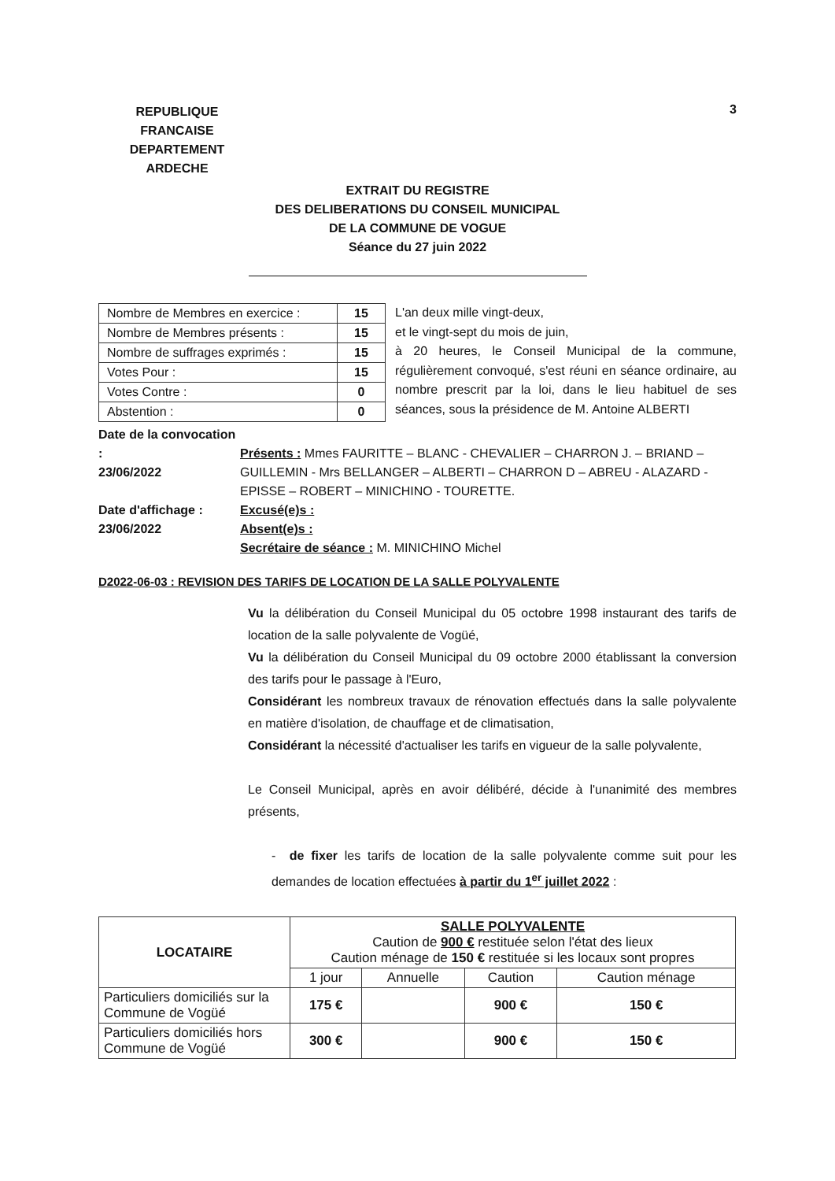REPUBLIQUE FRANCAISE
DEPARTEMENT
ARDECHE
3
EXTRAIT DU REGISTRE
DES DELIBERATIONS DU CONSEIL MUNICIPAL
DE LA COMMUNE DE VOGUE
Séance du 27 juin 2022
| Nombre de Membres en exercice : | 15 |
| Nombre de Membres présents : | 15 |
| Nombre de suffrages exprimés : | 15 |
| Votes Pour : | 15 |
| Votes Contre : | 0 |
| Abstention : | 0 |
L'an deux mille vingt-deux,
et le vingt-sept du mois de juin,
à 20 heures, le Conseil Municipal de la commune, régulièrement convoqué, s'est réuni en séance ordinaire, au nombre prescrit par la loi, dans le lieu habituel de ses séances, sous la présidence de M. Antoine ALBERTI
Date de la convocation :
23/06/2022
Présents : Mmes FAURITTE – BLANC - CHEVALIER – CHARRON J. – BRIAND – GUILLEMIN - Mrs BELLANGER – ALBERTI – CHARRON D – ABREU - ALAZARD - EPISSE – ROBERT – MINICHINO - TOURETTE.
Date d'affichage :
23/06/2022
Excusé(e)s :
Absent(e)s :
Secrétaire de séance : M. MINICHINO Michel
D2022-06-03 : REVISION DES TARIFS DE LOCATION DE LA SALLE POLYVALENTE
Vu la délibération du Conseil Municipal du 05 octobre 1998 instaurant des tarifs de location de la salle polyvalente de Vogüé,
Vu la délibération du Conseil Municipal du 09 octobre 2000 établissant la conversion des tarifs pour le passage à l'Euro,
Considérant les nombreux travaux de rénovation effectués dans la salle polyvalente en matière d'isolation, de chauffage et de climatisation,
Considérant la nécessité d'actualiser les tarifs en vigueur de la salle polyvalente,
Le Conseil Municipal, après en avoir délibéré, décide à l'unanimité des membres présents,
- de fixer les tarifs de location de la salle polyvalente comme suit pour les demandes de location effectuées à partir du 1<sup>er</sup> juillet 2022 :
| LOCATAIRE | SALLE POLYVALENTE Caution de 900 € restituée selon l'état des lieux Caution ménage de 150 € restituée si les locaux sont propres | | | |
| --- | --- | --- | --- | --- |
| | 1 jour | Annuelle | Caution | Caution ménage |
| Particuliers domiciliés sur la Commune de Vogüé | 175 € | | 900 € | 150 € |
| Particuliers domiciliés hors Commune de Vogüé | 300 € | | 900 € | 150 € |